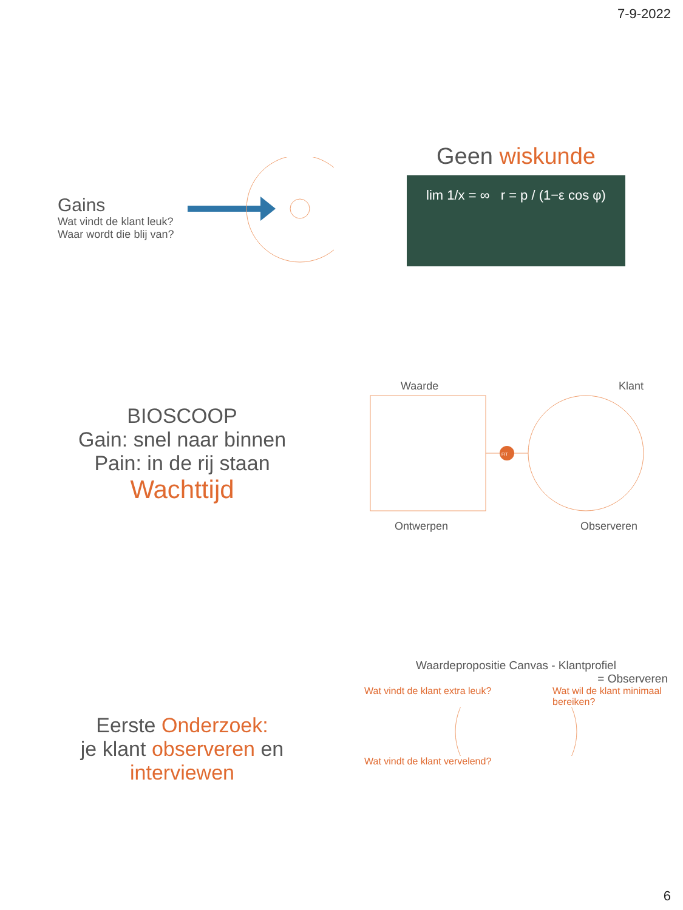7-9-2022
Gains
Wat vindt de klant leuk?
Waar wordt die blij van?
Geen wiskunde
lim 1/x = ∞ r = p / (1−ε cos φ)
BIOSCOOP
Gain: snel naar binnen
Pain: in de rij staan
Wachttijd
Waarde Klant
FIT
Ontwerpen Observeren
Eerste Onderzoek:
je klant observeren en
interviewen
Waardepropositie Canvas - Klantprofiel
= Observeren
Wat vindt de klant extra leuk? Wat wil de klant minimaal bereiken?
Wat vindt de klant vervelend?
6